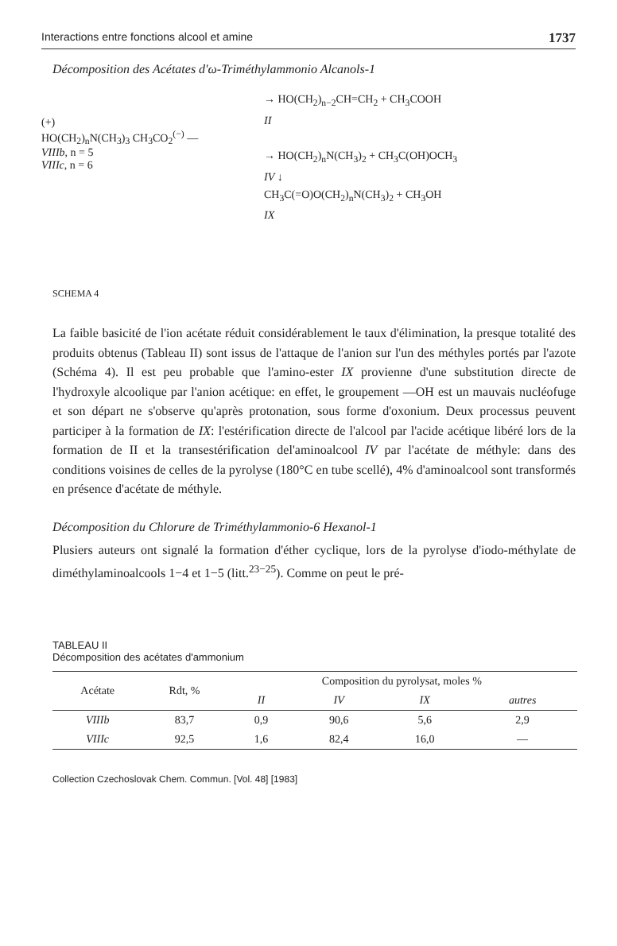Interactions entre fonctions alcool et amine 1737
Décomposition des Acétates d'ω-Triméthylammonio Alcanols-1
(+)
HO(CH<sub>2</sub>)<sub>n</sub>N(CH<sub>3</sub>)<sub>3</sub> CH<sub>3</sub>CO<sub>2</sub><sup>(−)</sup> —
VIIIb, n = 5
VIIIc, n = 6
→ HO(CH<sub>2</sub>)<sub>n−2</sub>CH=CH<sub>2</sub> + CH<sub>3</sub>COOH
II
→ HO(CH<sub>2</sub>)<sub>n</sub>N(CH<sub>3</sub>)<sub>2</sub> + CH<sub>3</sub>C(OH)OCH<sub>3</sub>
IV ↓
CH<sub>3</sub>C(=O)O(CH<sub>2</sub>)<sub>n</sub>N(CH<sub>3</sub>)<sub>2</sub> + CH<sub>3</sub>OH
IX
SCHEMA 4
La faible basicité de l'ion acétate réduit considérablement le taux d'élimination, la presque totalité des produits obtenus (Tableau II) sont issus de l'attaque de l'anion sur l'un des méthyles portés par l'azote (Schéma 4). Il est peu probable que l'amino-ester IX provienne d'une substitution directe de l'hydroxyle alcoolique par l'anion acétique: en effet, le groupement —OH est un mauvais nucléofuge et son départ ne s'observe qu'après protonation, sous forme d'oxonium. Deux processus peuvent participer à la formation de IX: l'estérification directe de l'alcool par l'acide acétique libéré lors de la formation de II et la transestérification del'aminoalcool IV par l'acétate de méthyle: dans des conditions voisines de celles de la pyrolyse (180°C en tube scellé), 4% d'aminoalcool sont transformés en présence d'acétate de méthyle.
Décomposition du Chlorure de Triméthylammonio-6 Hexanol-1
Plusiers auteurs ont signalé la formation d'éther cyclique, lors de la pyrolyse d'iodo-méthylate de diméthylaminoalcools 1−4 et 1−5 (litt.<sup>23−25</sup>). Comme on peut le pré-
TABLEAU II
Décomposition des acétates d'ammonium
| Acétate | Rdt, % | Composition du pyrolysat, moles % | | | |
| --- | --- | --- | --- | --- | --- |
| | | II | IV | IX | autres |
| VIIIb | 83,7 | 0,9 | 90,6 | 5,6 | 2,9 |
| VIIIc | 92,5 | 1,6 | 82,4 | 16,0 | — |
Collection Czechoslovak Chem. Commun. [Vol. 48] [1983]